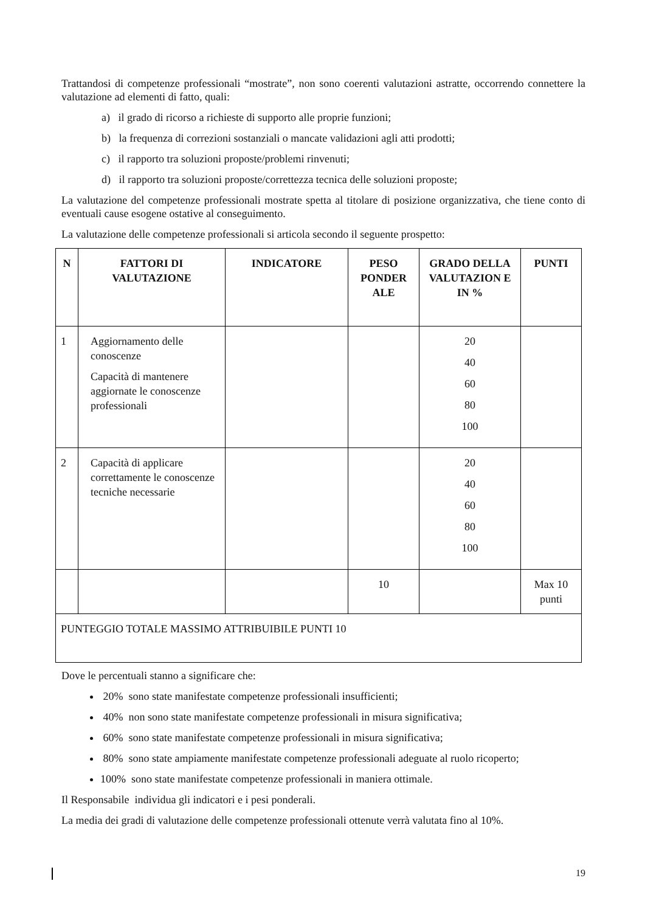Trattandosi di competenze professionali “mostrate”, non sono coerenti valutazioni astratte, occorrendo connettere la valutazione ad elementi di fatto, quali:
a) il grado di ricorso a richieste di supporto alle proprie funzioni;
b) la frequenza di correzioni sostanziali o mancate validazioni agli atti prodotti;
c) il rapporto tra soluzioni proposte/problemi rinvenuti;
d) il rapporto tra soluzioni proposte/correttezza tecnica delle soluzioni proposte;
La valutazione del competenze professionali mostrate spetta al titolare di posizione organizzativa, che tiene conto di eventuali cause esogene ostative al conseguimento.
La valutazione delle competenze professionali si articola secondo il seguente prospetto:
| N | FATTORI DI VALUTAZIONE | INDICATORE | PESO PONDER ALE | GRADO DELLA VALUTAZION E IN % | PUNTI |
| --- | --- | --- | --- | --- | --- |
| 1 | Aggiornamento delle conoscenze Capacità di mantenere aggiornate le conoscenze professionali | | | 20 40 60 80 100 | |
| 2 | Capacità di applicare correttamente le conoscenze tecniche necessarie | | | 20 40 60 80 100 | |
| | | | 10 | | Max 10 punti |
| PUNTEGGIO TOTALE MASSIMO ATTRIBUIBILE PUNTI 10 | | | | | |
Dove le percentuali stanno a significare che:
20% sono state manifestate competenze professionali insufficienti;
40% non sono state manifestate competenze professionali in misura significativa;
60% sono state manifestate competenze professionali in misura significativa;
80% sono state ampiamente manifestate competenze professionali adeguate al ruolo ricoperto;
100% sono state manifestate competenze professionali in maniera ottimale.
Il Responsabile individua gli indicatori e i pesi ponderali.
La media dei gradi di valutazione delle competenze professionali ottenute verrà valutata fino al 10%.
19